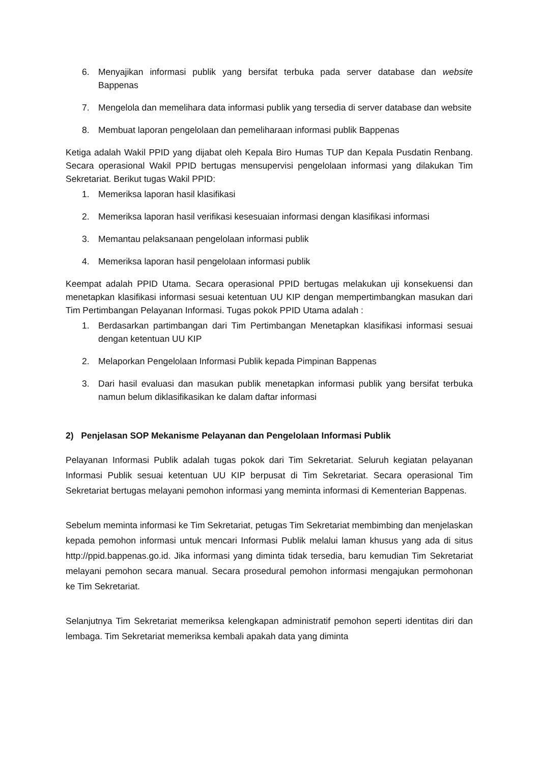6. Menyajikan informasi publik yang bersifat terbuka pada server database dan website Bappenas
7. Mengelola dan memelihara data informasi publik yang tersedia di server database dan website
8. Membuat laporan pengelolaan dan pemeliharaan informasi publik Bappenas
Ketiga adalah Wakil PPID yang dijabat oleh Kepala Biro Humas TUP dan Kepala Pusdatin Renbang. Secara operasional Wakil PPID bertugas mensupervisi pengelolaan informasi yang dilakukan Tim Sekretariat. Berikut tugas Wakil PPID:
1. Memeriksa laporan hasil klasifikasi
2. Memeriksa laporan hasil verifikasi kesesuaian informasi dengan klasifikasi informasi
3. Memantau pelaksanaan pengelolaan informasi publik
4. Memeriksa laporan hasil pengelolaan informasi publik
Keempat adalah PPID Utama. Secara operasional PPID bertugas melakukan uji konsekuensi dan menetapkan klasifikasi informasi sesuai ketentuan UU KIP dengan mempertimbangkan masukan dari Tim Pertimbangan Pelayanan Informasi. Tugas pokok PPID Utama adalah :
1. Berdasarkan partimbangan dari Tim Pertimbangan Menetapkan klasifikasi informasi sesuai dengan ketentuan UU KIP
2. Melaporkan Pengelolaan Informasi Publik kepada Pimpinan Bappenas
3. Dari hasil evaluasi dan masukan publik menetapkan informasi publik yang bersifat terbuka namun belum diklasifikasikan ke dalam daftar informasi
2) Penjelasan SOP Mekanisme Pelayanan dan Pengelolaan Informasi Publik
Pelayanan Informasi Publik adalah tugas pokok dari Tim Sekretariat. Seluruh kegiatan pelayanan Informasi Publik sesuai ketentuan UU KIP berpusat di Tim Sekretariat. Secara operasional Tim Sekretariat bertugas melayani pemohon informasi yang meminta informasi di Kementerian Bappenas.
Sebelum meminta informasi ke Tim Sekretariat, petugas Tim Sekretariat membimbing dan menjelaskan kepada pemohon informasi untuk mencari Informasi Publik melalui laman khusus yang ada di situs http://ppid.bappenas.go.id. Jika informasi yang diminta tidak tersedia, baru kemudian Tim Sekretariat melayani pemohon secara manual. Secara prosedural pemohon informasi mengajukan permohonan ke Tim Sekretariat.
Selanjutnya Tim Sekretariat memeriksa kelengkapan administratif pemohon seperti identitas diri dan lembaga. Tim Sekretariat memeriksa kembali apakah data yang diminta